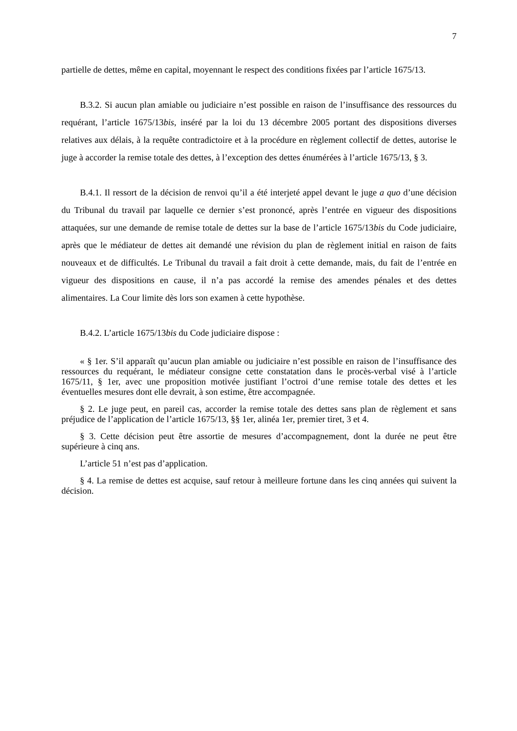7
partielle de dettes, même en capital, moyennant le respect des conditions fixées par l’article 1675/13.
B.3.2. Si aucun plan amiable ou judiciaire n’est possible en raison de l’insuffisance des ressources du requérant, l’article 1675/13bis, inséré par la loi du 13 décembre 2005 portant des dispositions diverses relatives aux délais, à la requête contradictoire et à la procédure en règlement collectif de dettes, autorise le juge à accorder la remise totale des dettes, à l’exception des dettes énumérées à l’article 1675/13, § 3.
B.4.1. Il ressort de la décision de renvoi qu’il a été interjeté appel devant le juge a quo d’une décision du Tribunal du travail par laquelle ce dernier s’est prononcé, après l’entrée en vigueur des dispositions attaquées, sur une demande de remise totale de dettes sur la base de l’article 1675/13bis du Code judiciaire, après que le médiateur de dettes ait demandé une révision du plan de règlement initial en raison de faits nouveaux et de difficultés. Le Tribunal du travail a fait droit à cette demande, mais, du fait de l’entrée en vigueur des dispositions en cause, il n’a pas accordé la remise des amendes pénales et des dettes alimentaires. La Cour limite dès lors son examen à cette hypothèse.
B.4.2. L’article 1675/13bis du Code judiciaire dispose :
« § 1er. S’il apparaît qu’aucun plan amiable ou judiciaire n’est possible en raison de l’insuffisance des ressources du requérant, le médiateur consigne cette constatation dans le procès-verbal visé à l’article 1675/11, § 1er, avec une proposition motivée justifiant l’octroi d’une remise totale des dettes et les éventuelles mesures dont elle devrait, à son estime, être accompagnée.
§ 2. Le juge peut, en pareil cas, accorder la remise totale des dettes sans plan de règlement et sans préjudice de l’application de l’article 1675/13, §§ 1er, alinéa 1er, premier tiret, 3 et 4.
§ 3. Cette décision peut être assortie de mesures d’accompagnement, dont la durée ne peut être supérieure à cinq ans.
L’article 51 n’est pas d’application.
§ 4. La remise de dettes est acquise, sauf retour à meilleure fortune dans les cinq années qui suivent la décision.